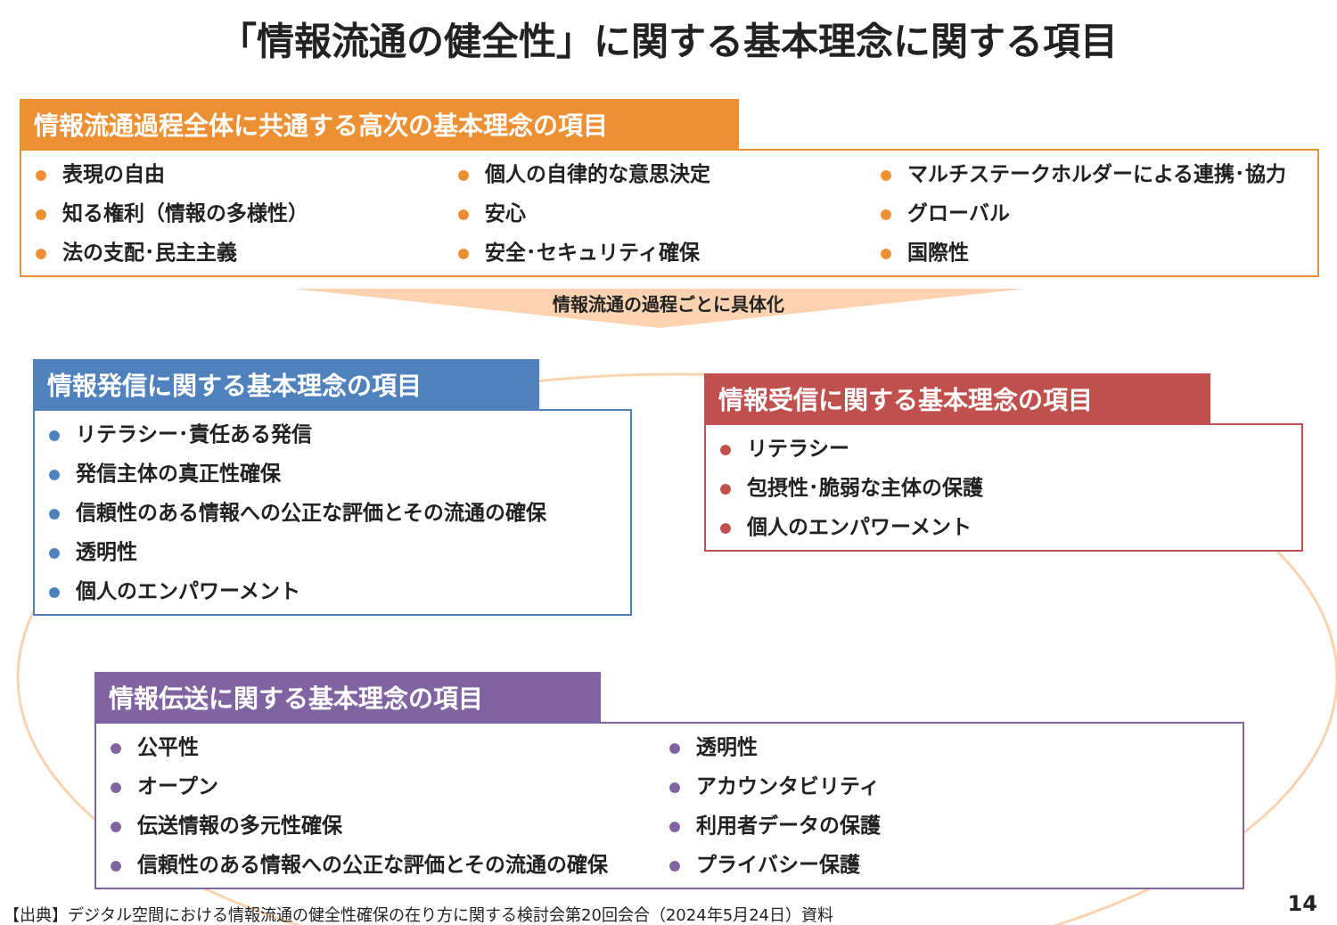「情報流通の健全性」に関する基本理念に関する項目
情報流通過程全体に共通する高次の基本理念の項目
表現の自由
知る権利（情報の多様性）
法の支配･民主主義
個人の自律的な意思決定
安心
安全･セキュリティ確保
マルチステークホルダーによる連携･協力
グローバル
国際性
情報流通の過程ごとに具体化
情報発信に関する基本理念の項目
リテラシー･責任ある発信
発信主体の真正性確保
信頼性のある情報への公正な評価とその流通の確保
透明性
個人のエンパワーメント
情報受信に関する基本理念の項目
リテラシー
包摂性･脆弱な主体の保護
個人のエンパワーメント
情報伝送に関する基本理念の項目
公平性
オープン
伝送情報の多元性確保
信頼性のある情報への公正な評価とその流通の確保
透明性
アカウンタビリティ
利用者データの保護
プライバシー保護
【出典】デジタル空間における情報流通の健全性確保の在り方に関する検討会第20回会合（2024年5月24日）資料
14